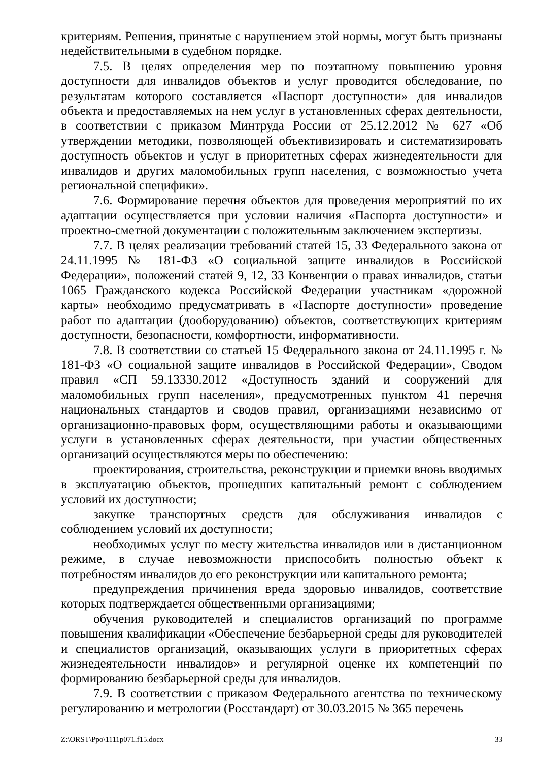критериям. Решения, принятые с нарушением этой нормы, могут быть признаны недействительными в судебном порядке.
7.5. В целях определения мер по поэтапному повышению уровня доступности для инвалидов объектов и услуг проводится обследование, по результатам которого составляется «Паспорт доступности» для инвалидов объекта и предоставляемых на нем услуг в установленных сферах деятельности, в соответствии с приказом Минтруда России от 25.12.2012 № 627 «Об утверждении методики, позволяющей объективизировать и систематизировать доступность объектов и услуг в приоритетных сферах жизнедеятельности для инвалидов и других маломобильных групп населения, с возможностью учета региональной специфики».
7.6. Формирование перечня объектов для проведения мероприятий по их адаптации осуществляется при условии наличия «Паспорта доступности» и проектно-сметной документации с положительным заключением экспертизы.
7.7. В целях реализации требований статей 15, 33 Федерального закона от 24.11.1995 № 181-ФЗ «О социальной защите инвалидов в Российской Федерации», положений статей 9, 12, 33 Конвенции о правах инвалидов, статьи 1065 Гражданского кодекса Российской Федерации участникам «дорожной карты» необходимо предусматривать в «Паспорте доступности» проведение работ по адаптации (дооборудованию) объектов, соответствующих критериям доступности, безопасности, комфортности, информативности.
7.8. В соответствии со статьей 15 Федерального закона от 24.11.1995 г. № 181-ФЗ «О социальной защите инвалидов в Российской Федерации», Сводом правил «СП 59.13330.2012 «Доступность зданий и сооружений для маломобильных групп населения», предусмотренных пунктом 41 перечня национальных стандартов и сводов правил, организациями независимо от организационно-правовых форм, осуществляющими работы и оказывающими услуги в установленных сферах деятельности, при участии общественных организаций осуществляются меры по обеспечению:
проектирования, строительства, реконструкции и приемки вновь вводимых в эксплуатацию объектов, прошедших капитальный ремонт с соблюдением условий их доступности;
закупке транспортных средств для обслуживания инвалидов с соблюдением условий их доступности;
необходимых услуг по месту жительства инвалидов или в дистанционном режиме, в случае невозможности приспособить полностью объект к потребностям инвалидов до его реконструкции или капитального ремонта;
предупреждения причинения вреда здоровью инвалидов, соответствие которых подтверждается общественными организациями;
обучения руководителей и специалистов организаций по программе повышения квалификации «Обеспечение безбарьерной среды для руководителей и специалистов организаций, оказывающих услуги в приоритетных сферах жизнедеятельности инвалидов» и регулярной оценке их компетенций по формированию безбарьерной среды для инвалидов.
7.9. В соответствии с приказом Федерального агентства по техническому регулированию и метрологии (Росстандарт) от 30.03.2015 № 365 перечень
Z:\ORST\Ppo\1111p071.f15.docx 33